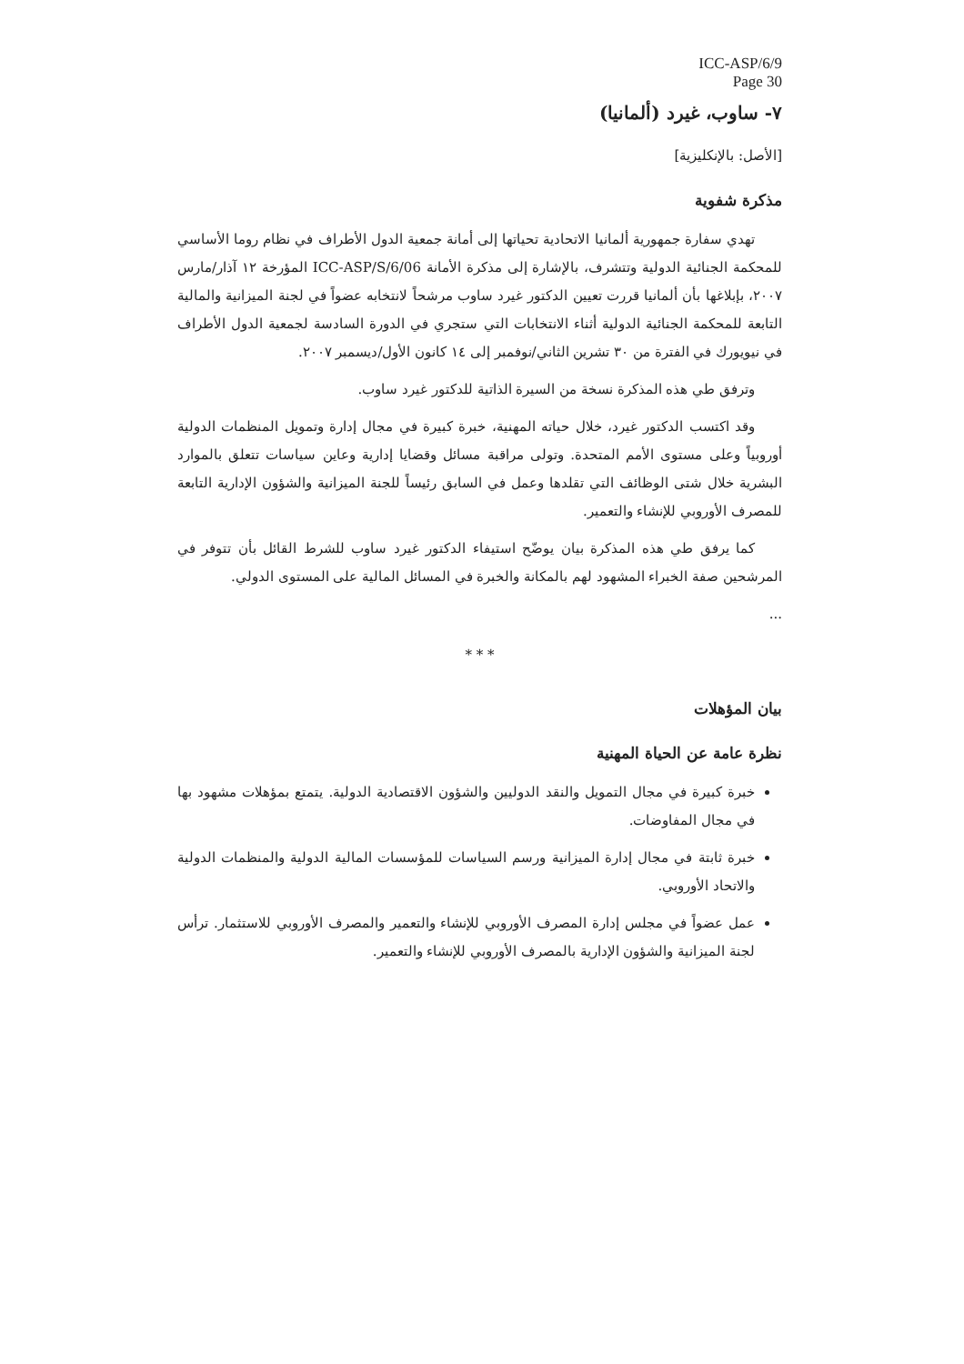ICC-ASP/6/9
Page 30
٧- ساوب، غيرد (ألمانيا)
[الأصل: بالإنكليزية]
مذكرة شفوية
تهدي سفارة جمهورية ألمانيا الاتحادية تحياتها إلى أمانة جمعية الدول الأطراف في نظام روما الأساسي للمحكمة الجنائية الدولية وتتشرف، بالإشارة إلى مذكرة الأمانة ICC-ASP/S/6/06 المؤرخة ١٢ آذار/مارس ٢٠٠٧، بإبلاغها بأن ألمانيا قررت تعيين الدكتور غيرد ساوب مرشحاً لانتخابه عضواً في لجنة الميزانية والمالية التابعة للمحكمة الجنائية الدولية أثناء الانتخابات التي ستجري في الدورة السادسة لجمعية الدول الأطراف في نيويورك في الفترة من ٣٠ تشرين الثاني/نوفمبر إلى ١٤ كانون الأول/ديسمبر ٢٠٠٧.
وترفق طي هذه المذكرة نسخة من السيرة الذاتية للدكتور غيرد ساوب.
وقد اكتسب الدكتور غيرد، خلال حياته المهنية، خبرة كبيرة في مجال إدارة وتمويل المنظمات الدولية أوروبياً وعلى مستوى الأمم المتحدة. وتولى مراقبة مسائل وقضايا إدارية وعاين سياسات تتعلق بالموارد البشرية خلال شتى الوظائف التي تقلدها وعمل في السابق رئيساً للجنة الميزانية والشؤون الإدارية التابعة للمصرف الأوروبي للإنشاء والتعمير.
كما يرفق طي هذه المذكرة بيان يوضّح استيفاء الدكتور غيرد ساوب للشرط القائل بأن تتوفر في المرشحين صفة الخبراء المشهود لهم بالمكانة والخبرة في المسائل المالية على المستوى الدولي.
...
* * *
بيان المؤهلات
نظرة عامة عن الحياة المهنية
خبرة كبيرة في مجال التمويل والنقد الدوليين والشؤون الاقتصادية الدولية. يتمتع بمؤهلات مشهود بها في مجال المفاوضات.
خبرة ثابتة في مجال إدارة الميزانية ورسم السياسات للمؤسسات المالية الدولية والمنظمات الدولية والاتحاد الأوروبي.
عمل عضواً في مجلس إدارة المصرف الأوروبي للإنشاء والتعمير والمصرف الأوروبي للاستثمار. ترأس لجنة الميزانية والشؤون الإدارية بالمصرف الأوروبي للإنشاء والتعمير.